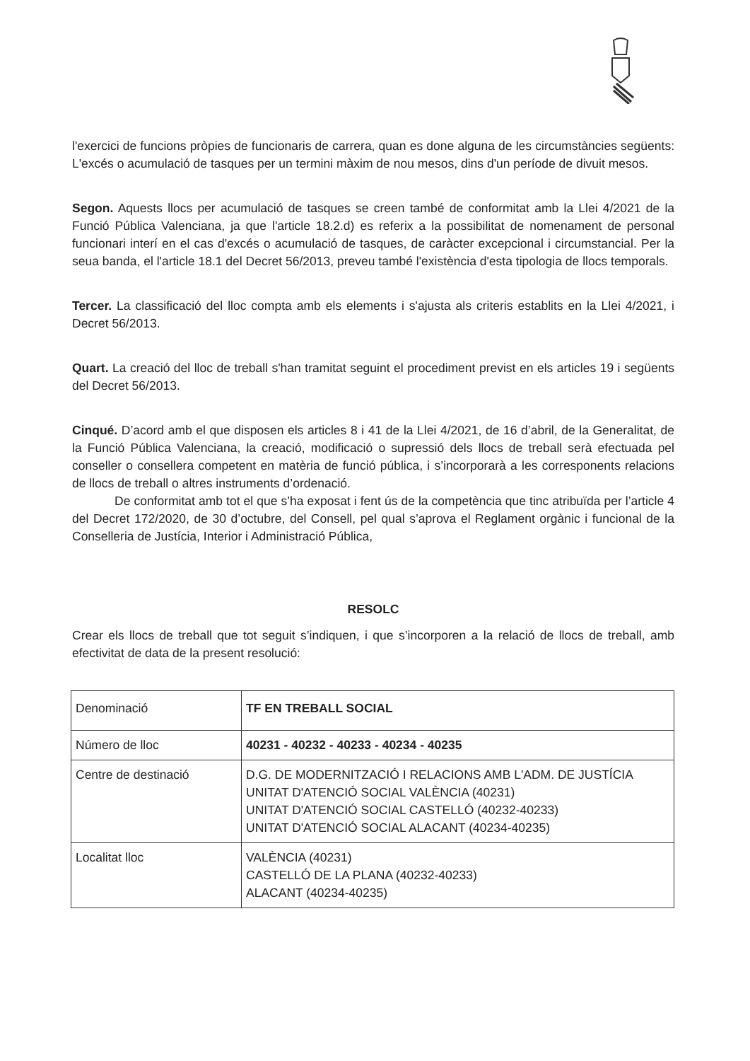l'exercici de funcions pròpies de funcionaris de carrera, quan es done alguna de les circumstàncies següents: L'excés o acumulació de tasques per un termini màxim de nou mesos, dins d'un període de divuit mesos.
Segon. Aquests llocs per acumulació de tasques se creen també de conformitat amb la Llei 4/2021 de la Funció Pública Valenciana, ja que l'article 18.2.d) es referix a la possibilitat de nomenament de personal funcionari interí en el cas d'excés o acumulació de tasques, de caràcter excepcional i circumstancial. Per la seua banda, el l'article 18.1 del Decret 56/2013, preveu també l'existència d'esta tipologia de llocs temporals.
Tercer. La classificació del lloc compta amb els elements i s'ajusta als criteris establits en la Llei 4/2021, i Decret 56/2013.
Quart. La creació del lloc de treball s'han tramitat seguint el procediment previst en els articles 19 i següents del Decret 56/2013.
Cinqué. D’acord amb el que disposen els articles 8 i 41 de la Llei 4/2021, de 16 d’abril, de la Generalitat, de la Funció Pública Valenciana, la creació, modificació o supressió dels llocs de treball serà efectuada pel conseller o consellera competent en matèria de funció pública, i s’incorporarà a les corresponents relacions de llocs de treball o altres instruments d’ordenació.
De conformitat amb tot el que s’ha exposat i fent ús de la competència que tinc atribuïda per l’article 4 del Decret 172/2020, de 30 d’octubre, del Consell, pel qual s’aprova el Reglament orgànic i funcional de la Conselleria de Justícia, Interior i Administració Pública,
RESOLC
Crear els llocs de treball que tot seguit s’indiquen, i que s’incorporen a la relació de llocs de treball, amb efectivitat de data de la present resolució:
| Denominació | TF EN TREBALL SOCIAL |
| Número de lloc | 40231 - 40232 - 40233 - 40234 - 40235 |
| Centre de destinació | D.G. DE MODERNITZACIÓ I RELACIONS AMB L'ADM. DE JUSTÍCIA UNITAT D'ATENCIÓ SOCIAL VALÈNCIA (40231) UNITAT D'ATENCIÓ SOCIAL CASTELLÓ (40232-40233) UNITAT D'ATENCIÓ SOCIAL ALACANT (40234-40235) |
| Localitat lloc | VALÈNCIA (40231) CASTELLÓ DE LA PLANA (40232-40233) ALACANT (40234-40235) |